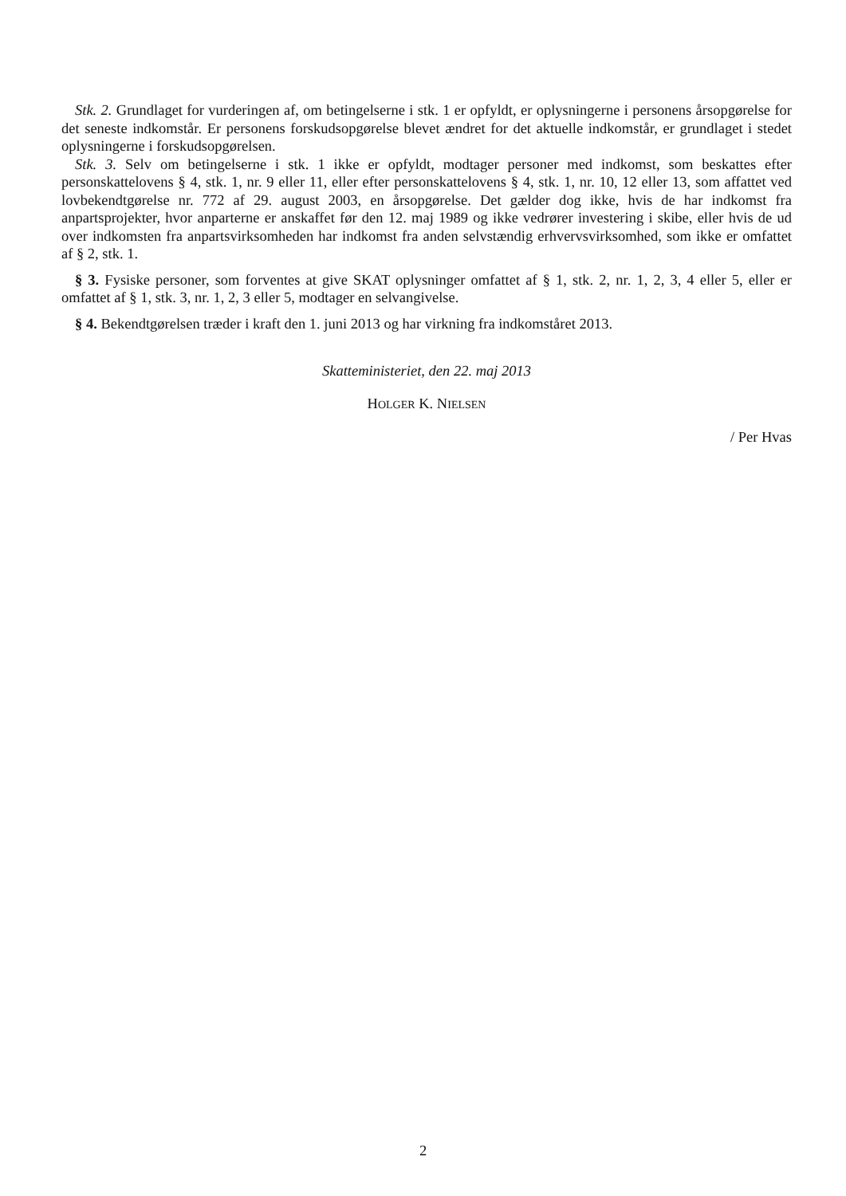Stk. 2. Grundlaget for vurderingen af, om betingelserne i stk. 1 er opfyldt, er oplysningerne i personens årsopgørelse for det seneste indkomstår. Er personens forskudsopgørelse blevet ændret for det aktuelle indkomstår, er grundlaget i stedet oplysningerne i forskudsopgørelsen.
Stk. 3. Selv om betingelserne i stk. 1 ikke er opfyldt, modtager personer med indkomst, som beskattes efter personskattelovens § 4, stk. 1, nr. 9 eller 11, eller efter personskattelovens § 4, stk. 1, nr. 10, 12 eller 13, som affattet ved lovbekendtgørelse nr. 772 af 29. august 2003, en årsopgørelse. Det gælder dog ikke, hvis de har indkomst fra anpartsprojekter, hvor anparterne er anskaffet før den 12. maj 1989 og ikke vedrører investering i skibe, eller hvis de ud over indkomsten fra anpartsvirksomheden har indkomst fra anden selvstændig erhvervsvirksomhed, som ikke er omfattet af § 2, stk. 1.
§ 3. Fysiske personer, som forventes at give SKAT oplysninger omfattet af § 1, stk. 2, nr. 1, 2, 3, 4 eller 5, eller er omfattet af § 1, stk. 3, nr. 1, 2, 3 eller 5, modtager en selvangivelse.
§ 4. Bekendtgørelsen træder i kraft den 1. juni 2013 og har virkning fra indkomståret 2013.
Skatteministeriet, den 22. maj 2013
HOLGER K. NIELSEN
/ Per Hvas
2